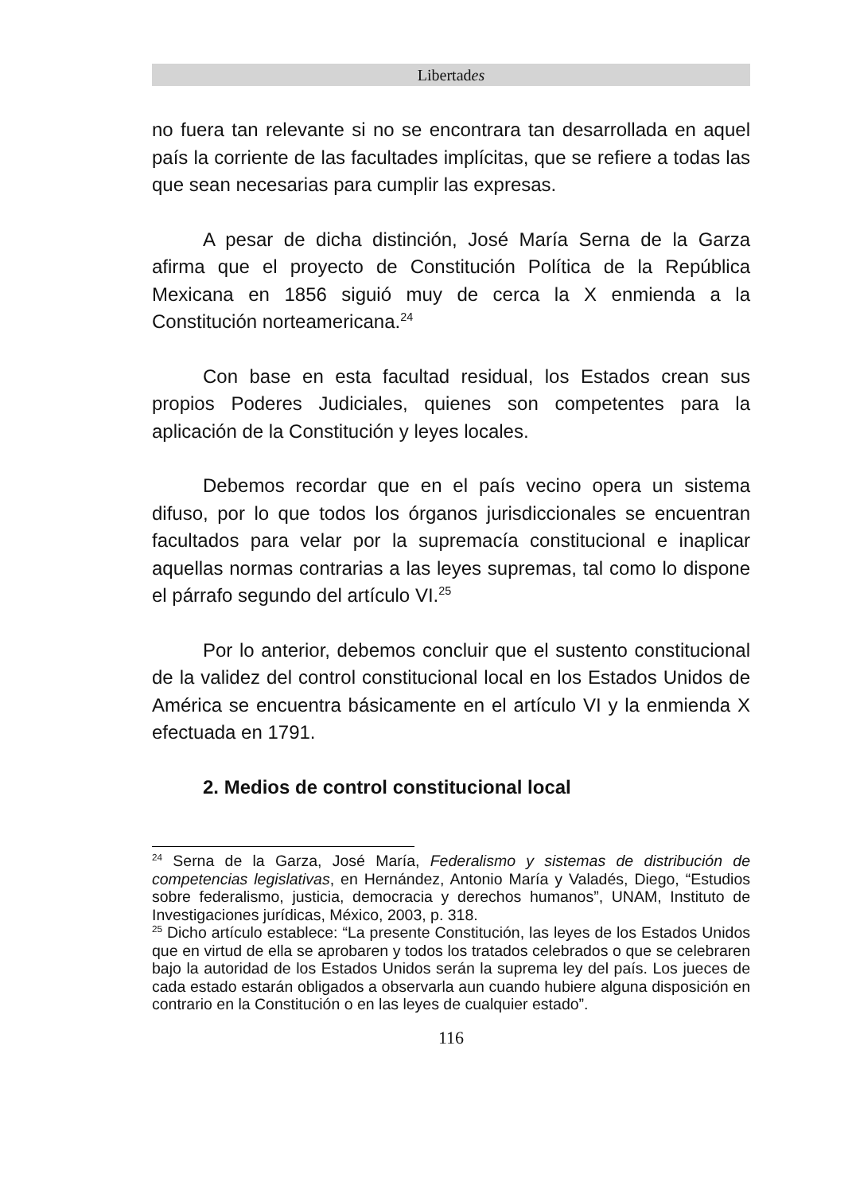Libertades
no fuera tan relevante si no se encontrara tan desarrollada en aquel país la corriente de las facultades implícitas, que se refiere a todas las que sean necesarias para cumplir las expresas.
A pesar de dicha distinción, José María Serna de la Garza afirma que el proyecto de Constitución Política de la República Mexicana en 1856 siguió muy de cerca la X enmienda a la Constitución norteamericana.<sup>24</sup>
Con base en esta facultad residual, los Estados crean sus propios Poderes Judiciales, quienes son competentes para la aplicación de la Constitución y leyes locales.
Debemos recordar que en el país vecino opera un sistema difuso, por lo que todos los órganos jurisdiccionales se encuentran facultados para velar por la supremacía constitucional e inaplicar aquellas normas contrarias a las leyes supremas, tal como lo dispone el párrafo segundo del artículo VI.<sup>25</sup>
Por lo anterior, debemos concluir que el sustento constitucional de la validez del control constitucional local en los Estados Unidos de América se encuentra básicamente en el artículo VI y la enmienda X efectuada en 1791.
2. Medios de control constitucional local
<sup>24</sup> Serna de la Garza, José María, Federalismo y sistemas de distribución de competencias legislativas, en Hernández, Antonio María y Valadés, Diego, “Estudios sobre federalismo, justicia, democracia y derechos humanos”, UNAM, Instituto de Investigaciones jurídicas, México, 2003, p. 318.
<sup>25</sup> Dicho artículo establece: “La presente Constitución, las leyes de los Estados Unidos que en virtud de ella se aprobaren y todos los tratados celebrados o que se celebraren bajo la autoridad de los Estados Unidos serán la suprema ley del país. Los jueces de cada estado estarán obligados a observarla aun cuando hubiere alguna disposición en contrario en la Constitución o en las leyes de cualquier estado”.
116